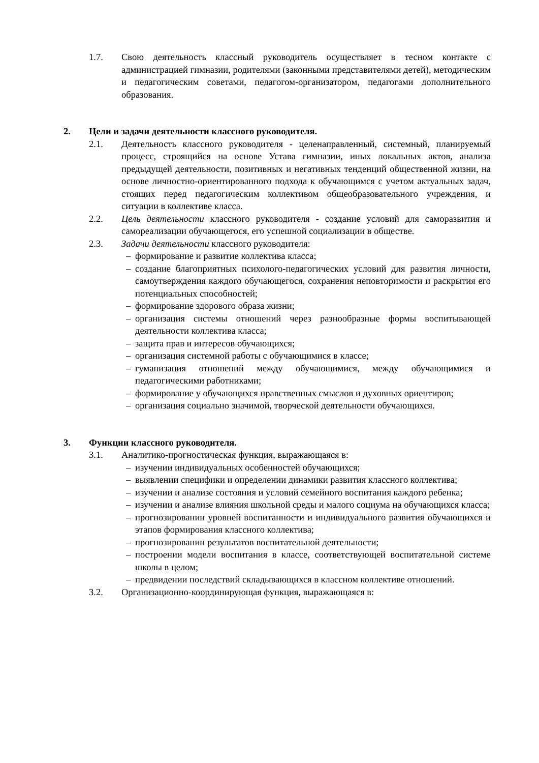1.7. Свою деятельность классный руководитель осуществляет в тесном контакте с администрацией гимназии, родителями (законными представителями детей), методическим и педагогическим советами, педагогом-организатором, педагогами дополнительного образования.
2. Цели и задачи деятельности классного руководителя.
2.1. Деятельность классного руководителя - целенаправленный, системный, планируемый процесс, строящийся на основе Устава гимназии, иных локальных актов, анализа предыдущей деятельности, позитивных и негативных тенденций общественной жизни, на основе личностно-ориентированного подхода к обучающимся с учетом актуальных задач, стоящих перед педагогическим коллективом общеобразовательного учреждения, и ситуации в коллективе класса.
2.2. Цель деятельности классного руководителя - создание условий для саморазвития и самореализации обучающегося, его успешной социализации в обществе.
2.3. Задачи деятельности классного руководителя:
– формирование и развитие коллектива класса;
– создание благоприятных психолого-педагогических условий для развития личности, самоутверждения каждого обучающегося, сохранения неповторимости и раскрытия его потенциальных способностей;
– формирование здорового образа жизни;
– организация системы отношений через разнообразные формы воспитывающей деятельности коллектива класса;
– защита прав и интересов обучающихся;
– организация системной работы с обучающимися в классе;
– гуманизация отношений между обучающимися, между обучающимися и педагогическими работниками;
– формирование у обучающихся нравственных смыслов и духовных ориентиров;
– организация социально значимой, творческой деятельности обучающихся.
3. Функции классного руководителя.
3.1. Аналитико-прогностическая функция, выражающаяся в:
– изучении индивидуальных особенностей обучающихся;
– выявлении специфики и определении динамики развития классного коллектива;
– изучении и анализе состояния и условий семейного воспитания каждого ребенка;
– изучении и анализе влияния школьной среды и малого социума на обучающихся класса;
– прогнозировании уровней воспитанности и индивидуального развития обучающихся и этапов формирования классного коллектива;
– прогнозировании результатов воспитательной деятельности;
– построении модели воспитания в классе, соответствующей воспитательной системе школы в целом;
– предвидении последствий складывающихся в классном коллективе отношений.
3.2. Организационно-координирующая функция, выражающаяся в: